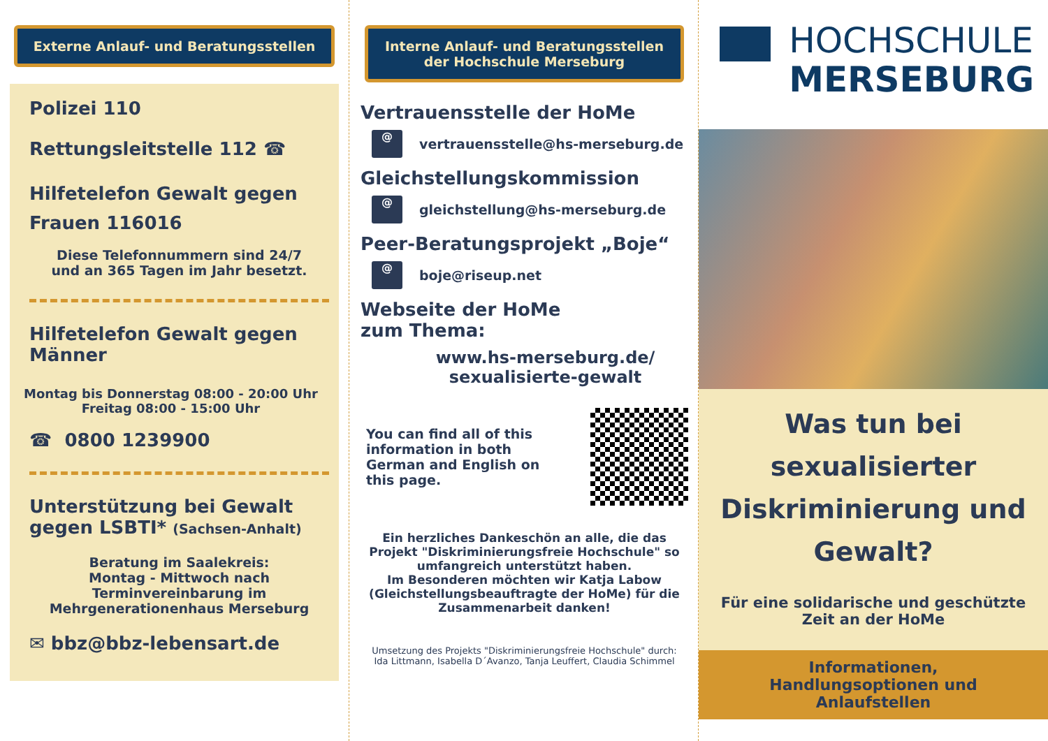Externe Anlauf- und Beratungsstellen
Polizei 110
Rettungsleitstelle 112 ☎
Hilfetelefon Gewalt gegen Frauen 116016
Diese Telefonnummern sind 24/7
und an 365 Tagen im Jahr besetzt.
Hilfetelefon Gewalt gegen Männer
Montag bis Donnerstag 08:00 - 20:00 Uhr
Freitag 08:00 - 15:00 Uhr
☎ 0800 1239900
Unterstützung bei Gewalt gegen LSBTI* (Sachsen-Anhalt)
Beratung im Saalekreis:
Montag - Mittwoch nach
Terminvereinbarung im
Mehrgenerationenhaus Merseburg
✉ bbz@bbz-lebensart.de
Interne Anlauf- und Beratungsstellen
der Hochschule Merseburg
Vertrauensstelle der HoMe
@
vertrauensstelle@hs-merseburg.de
Gleichstellungskommission
@
gleichstellung@hs-merseburg.de
Peer-Beratungsprojekt „Boje“
@
boje@riseup.net
Webseite der HoMe
zum Thema:
www.hs-merseburg.de/
sexualisierte-gewalt
You can find all of this
information in both
German and English on
this page.
Ein herzliches Dankeschön an alle, die das Projekt "Diskriminierungsfreie Hochschule" so umfangreich unterstützt haben.
Im Besonderen möchten wir Katja Labow (Gleichstellungsbeauftragte der HoMe) für die Zusammenarbeit danken!
Umsetzung des Projekts "Diskriminierungsfreie Hochschule" durch:
Ida Littmann, Isabella D´Avanzo, Tanja Leuffert, Claudia Schimmel
HOCHSCHULE
MERSEBURG
Was tun bei sexualisierter Diskriminierung und Gewalt?
Für eine solidarische und geschützte Zeit an der HoMe
Informationen,
Handlungsoptionen und
Anlaufstellen